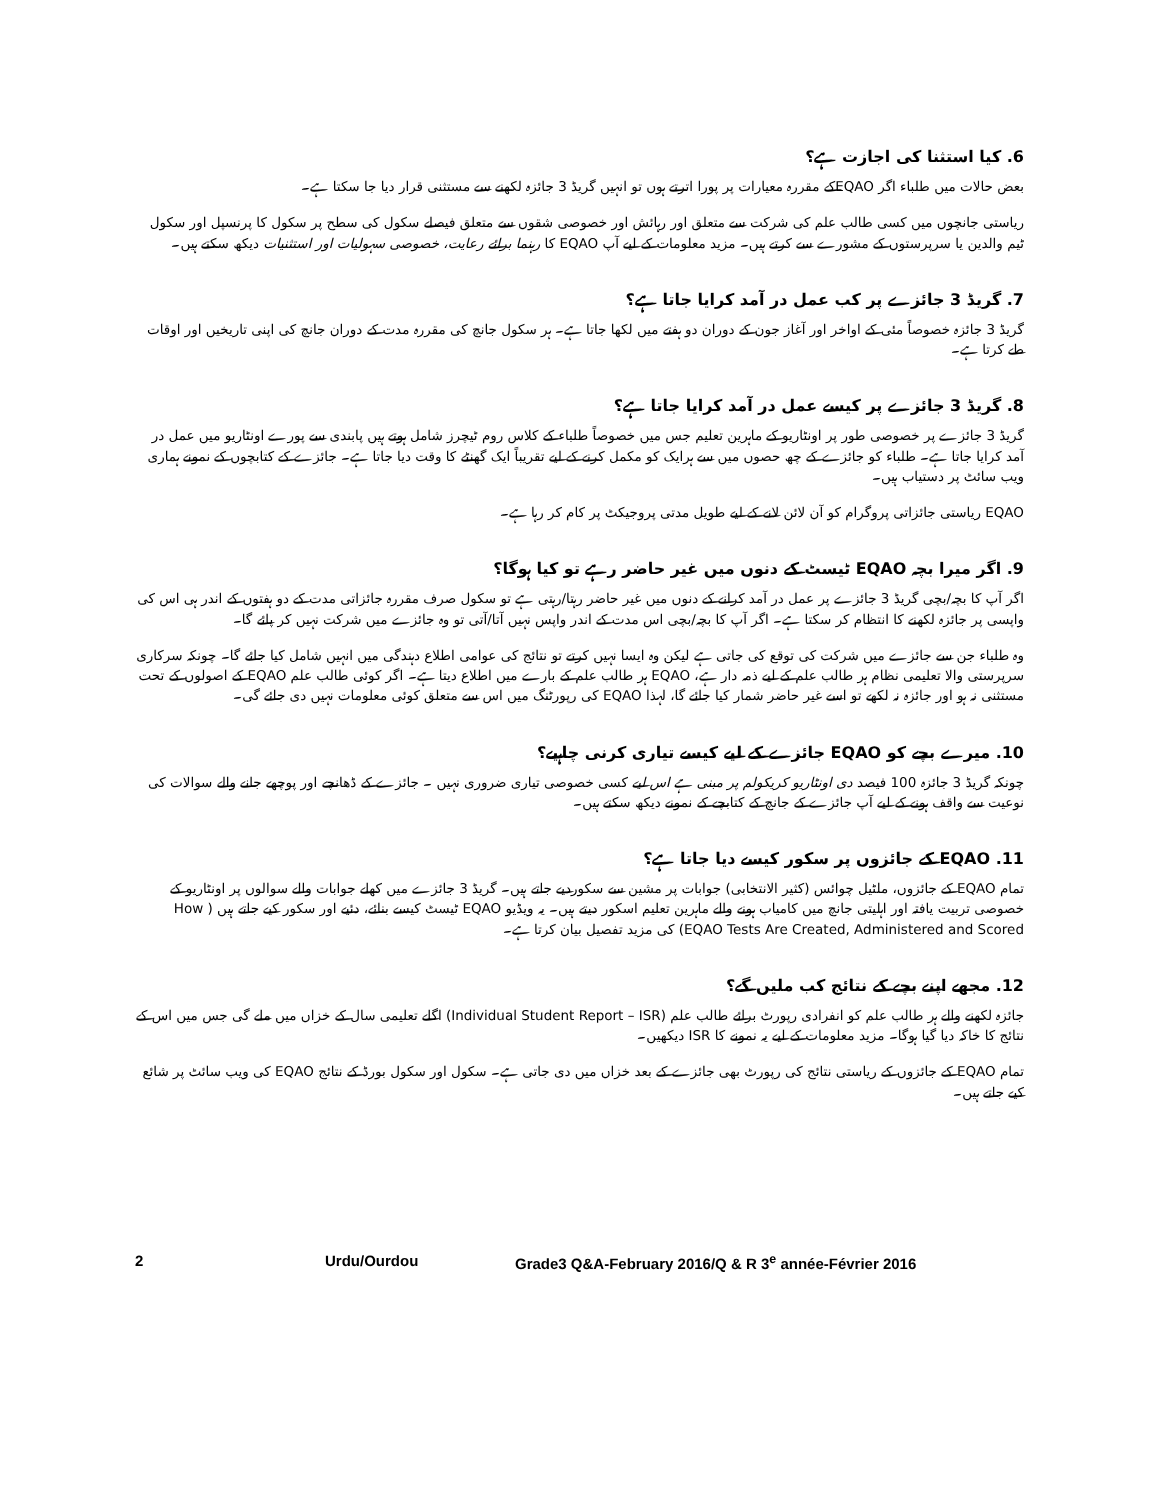6. کیا استثنا کی اجازت ہے؟
بعض حالات میں طلباء اگر EQAOکے مقررہ معیارات پر پورا اترتے ہوں تو انہیں گریڈ 3 جائزہ لکھنے سے مستثنی قرار دیا جا سکتا ہے۔
ریاستی جانچوں میں کسی طالب علم کی شرکت سے متعلق اور رہائش اور خصوصی شقوں سے متعلق فیصلے سکول کی سطح پر سکول کا پرنسپل اور سکول ٹیم والدین یا سرپرستوں کے مشورے سے کرتے ہیں۔ مزید معلومات کے لیے آپ EQAO کا رہنما برائے رعایت، خصوصی سہولیات اور استثنیات دیکھ سکتے ہیں۔
7. گریڈ 3 جائزے پر کب عمل در آمد کرایا جاتا ہے؟
گریڈ 3 جائزہ خصوصاً مئی کے اواخر اور آغاز جون کے دوران دو ہفتے میں لکھا جاتا ہے۔ ہر سکول جانچ کی مقررہ مدت کے دوران جانچ کی اپنی تاریخیں اور اوقات طے کرتا ہے۔
8. گریڈ 3 جائزے پر کیسے عمل در آمد کرایا جاتا ہے؟
گریڈ 3 جائزے پر خصوصی طور پر اونٹاریو کے ماہرین تعلیم جس میں خصوصاً طلباء کے کلاس روم ٹیچرز شامل ہوتے ہیں پابندی سے پورے اونٹاریو میں عمل در آمد کرایا جاتا ہے۔ طلباء کو جائزے کے چھ حصوں میں سے ہرایک کو مکمل کرنے کے لیے تقریباً ایک گھنٹے کا وقت دیا جاتا ہے۔ جائزے کے کتابچوں کے نمونے ہماری ویب سائٹ پر دستیاب ہیں۔
EQAO ریاستی جائزاتی پروگرام کو آن لائن لانے کے لیے طویل مدتی پروجیکٹ پر کام کر رہا ہے۔
9. اگر میرا بچہ EQAO ٹیسٹ کے دنوں میں غیر حاضر رہے تو کیا ہوگا؟
اگر آپ کا بچہ/بچی گریڈ 3 جائزے پر عمل در آمد کرانے کے دنوں میں غیر حاضر رہتا/رہتی ہے تو سکول صرف مقررہ جائزاتی مدت کے دو ہفتوں کے اندر ہی اس کی واپسی پر جائزہ لکھنے کا انتظام کر سکتا ہے۔ اگر آپ کا بچہ/بچی اس مدت کے اندر واپس نہیں آتا/آتی تو وہ جائزے میں شرکت نہیں کر پائے گا۔
وہ طلباء جن سے جائزے میں شرکت کی توقع کی جاتی ہے لیکن وہ ایسا نہیں کرتے تو نتائج کی عوامی اطلاع دہندگی میں انہیں شامل کیا جائے گا۔ چونکہ سرکاری سرپرستی والا تعلیمی نظام ہر طالب علم کے لیے ذمہ دار ہے، EQAO ہر طالب علم کے بارے میں اطلاع دیتا ہے۔ اگر کوئی طالب علم EQAO کے اصولوں کے تحت مستثنی نہ ہو اور جائزہ نہ لکھے تو اسے غیر حاضر شمار کیا جائے گا، لہذا EQAO کی رپورٹنگ میں اس سے متعلق کوئی معلومات نہیں دی جائے گی۔
10. میرے بچے کو EQAO جائزے کے لیے کیسے تیاری کرنی چاہیے؟
چونکہ گریڈ 3 جائزہ 100 فیصد دی اونٹاریو کریکولم پر مبنی ہے اس لیے کسی خصوصی تیاری ضروری نہیں ۔ جائزے کے ڈھانچے اور پوچھے جانے والے سوالات کی نوعیت سے واقف ہونے کے لیے آپ جائزے کے جانچ کے کتابچے کے نمونے دیکھ سکتے ہیں۔
11. EQAO کے جائزوں پر سکور کیسے دیا جاتا ہے؟
تمام EQAO کے جائزوں، ملٹیل چوائس (کثیر الانتخابی) جوابات پر مشین سے سکوردیے جاتے ہیں۔ گریڈ 3 جائزے میں کھلے جوابات والے سوالوں پر اونٹاریو کے خصوصی تربیت یافتہ اور اہلیتی جانچ میں کامیاب ہونے والے ماہرین تعلیم اسکور دیتے ہیں۔ یہ ویڈیو EQAO ٹیسٹ کیسے بنائے، دئیے اور سکور کیے جاتے ہیں ( How EQAO Tests Are Created, Administered and Scored) کی مزید تفصیل بیان کرتا ہے۔
12. مجھے اپنے بچے کے نتائج کب ملیں گے؟
جائزہ لکھنے والے ہر طالب علم کو انفرادی رپورٹ برائے طالب علم (Individual Student Report – ISR) اگلے تعلیمی سال کے خزاں میں ملے گی جس میں اس کے نتائج کا خاکہ دیا گیا ہوگا۔ مزید معلومات کے لیے یہ نمونے کا ISR دیکھیں۔
تمام EQAO کے جائزوں کے ریاستی نتائج کی رپورٹ بھی جائزے کے بعد خزاں میں دی جاتی ہے۔ سکول اور سکول بورڈ کے نتائج EQAO کی ویب سائٹ پر شائع کیے جاتے ہیں۔
2 Urdu/Ourdou Grade3 Q&A-February 2016/Q & R 3<sup>e</sup> année-Février 2016